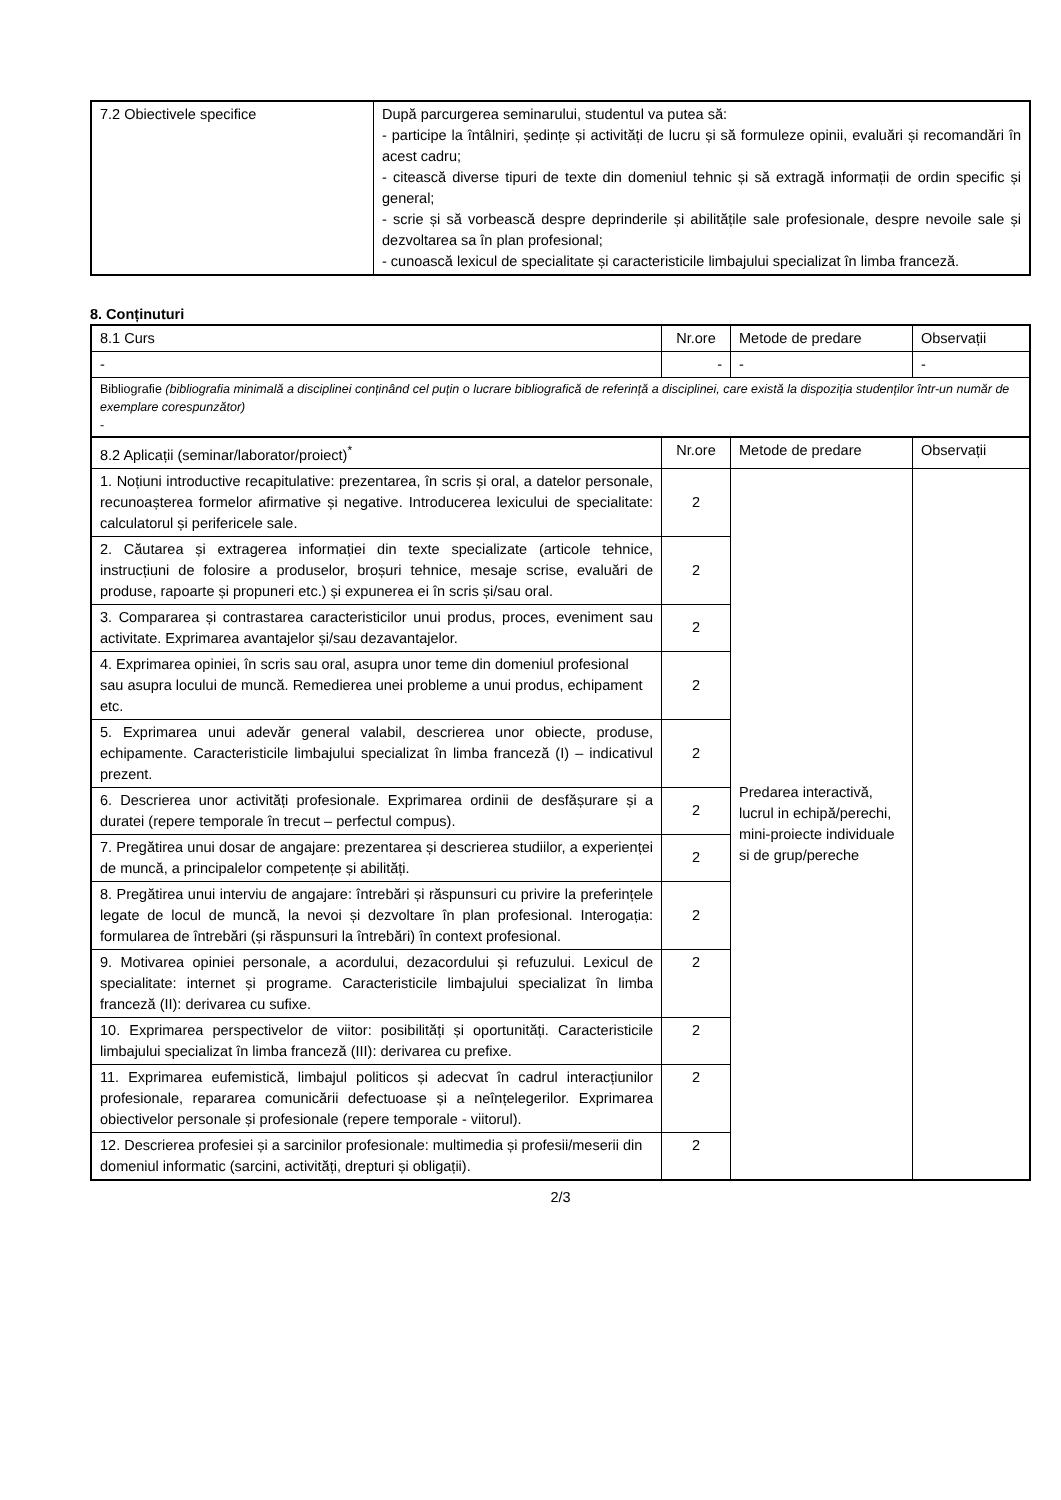| 7.2 Obiectivele specifice | După parcurgerea seminarului, studentul va putea să: - participe la întâlniri, ședințe și activități de lucru și să formuleze opinii, evaluări și recomandări în acest cadru; - citească diverse tipuri de texte din domeniul tehnic și să extragă informații de ordin specific și general; - scrie și să vorbească despre deprinderile și abilitățile sale profesionale, despre nevoile sale și dezvoltarea sa în plan profesional; - cunoască lexicul de specialitate și caracteristicile limbajului specializat în limba franceză. |
8. Conținuturi
| 8.1 Curs | Nr.ore | Metode de predare | Observații |
| - | - | - | - |
| Bibliografie (bibliografia minimală a disciplinei conținând cel puțin o lucrare bibliografică de referință a disciplinei, care există la dispoziția studenților într-un număr de exemplare corespunzător) - | | | |
| 8.2 Aplicații (seminar/laborator/proiect)<sup>*</sup> | Nr.ore | Metode de predare | Observații |
| 1. Noțiuni introductive recapitulative: prezentarea, în scris și oral, a datelor personale, recunoașterea formelor afirmative și negative. Introducerea lexicului de specialitate: calculatorul și perifericele sale. | 2 | Predarea interactivă, lucrul in echipă/perechi, mini-proiecte individuale si de grup/pereche | |
| 2. Căutarea și extragerea informației din texte specializate (articole tehnice, instrucțiuni de folosire a produselor, broșuri tehnice, mesaje scrise, evaluări de produse, rapoarte și propuneri etc.) și expunerea ei în scris și/sau oral. | 2 | | |
| 3. Compararea și contrastarea caracteristicilor unui produs, proces, eveniment sau activitate. Exprimarea avantajelor și/sau dezavantajelor. | 2 | | |
| 4. Exprimarea opiniei, în scris sau oral, asupra unor teme din domeniul profesional sau asupra locului de muncă. Remedierea unei probleme a unui produs, echipament etc. | 2 | | |
| 5. Exprimarea unui adevăr general valabil, descrierea unor obiecte, produse, echipamente. Caracteristicile limbajului specializat în limba franceză (I) – indicativul prezent. | 2 | | |
| 6. Descrierea unor activități profesionale. Exprimarea ordinii de desfășurare și a duratei (repere temporale în trecut – perfectul compus). | 2 | | |
| 7. Pregătirea unui dosar de angajare: prezentarea și descrierea studiilor, a experienței de muncă, a principalelor competențe și abilități. | 2 | | |
| 8. Pregătirea unui interviu de angajare: întrebări și răspunsuri cu privire la preferințele legate de locul de muncă, la nevoi și dezvoltare în plan profesional. Interogația: formularea de întrebări (și răspunsuri la întrebări) în context profesional. | 2 | | |
| 9. Motivarea opiniei personale, a acordului, dezacordului și refuzului. Lexicul de specialitate: internet și programe. Caracteristicile limbajului specializat în limba franceză (II): derivarea cu sufixe. | 2 | | |
| 10. Exprimarea perspectivelor de viitor: posibilități și oportunități. Caracteristicile limbajului specializat în limba franceză (III): derivarea cu prefixe. | 2 | | |
| 11. Exprimarea eufemistică, limbajul politicos și adecvat în cadrul interacțiunilor profesionale, repararea comunicării defectuoase și a neînțelegerilor. Exprimarea obiectivelor personale și profesionale (repere temporale - viitorul). | 2 | | |
| 12. Descrierea profesiei și a sarcinilor profesionale: multimedia și profesii/meserii din domeniul informatic (sarcini, activități, drepturi și obligații). | 2 | | |
2/3